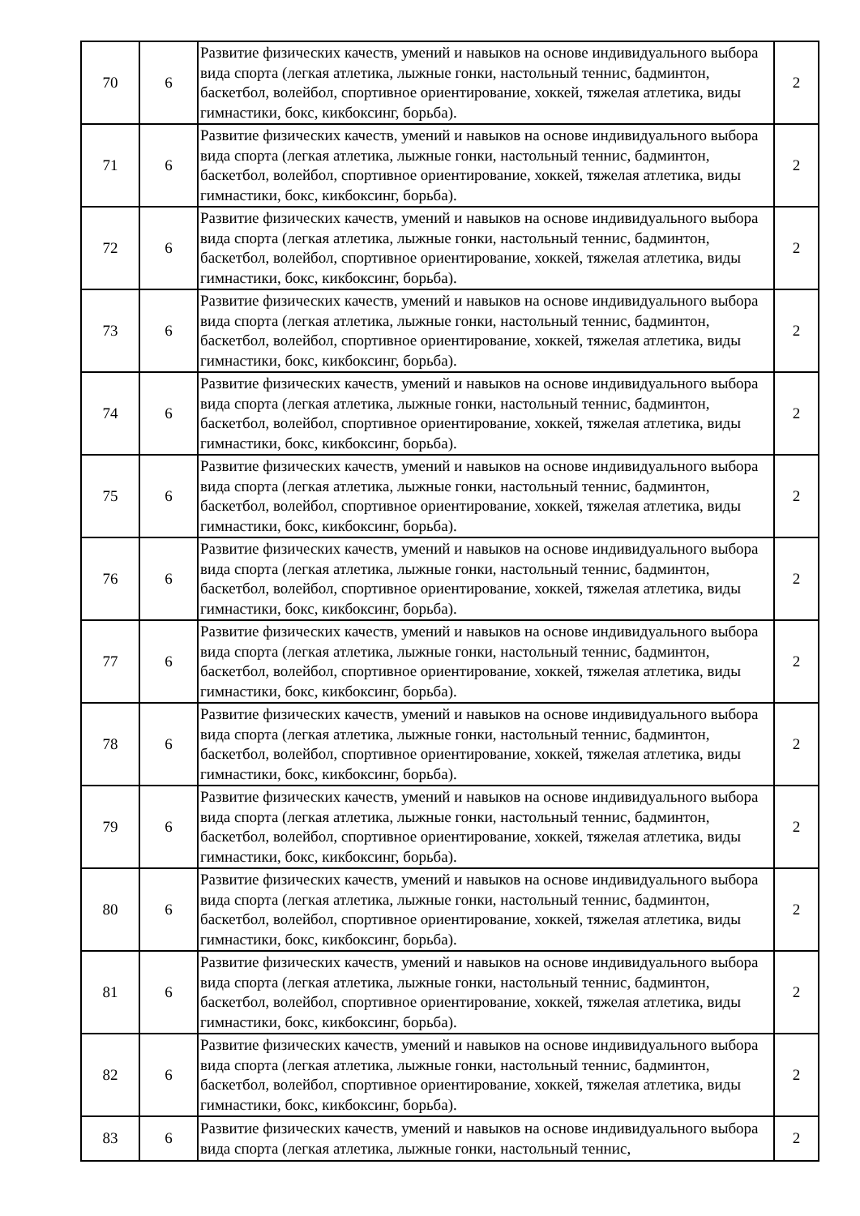| 70 | 6 | Развитие физических качеств, умений и навыков на основе индивидуального выбора вида спорта (легкая атлетика, лыжные гонки, настольный теннис, бадминтон, баскетбол, волейбол, спортивное ориентирование, хоккей, тяжелая атлетика, виды гимнастики, бокс, кикбоксинг, борьба). | 2 |
| 71 | 6 | Развитие физических качеств, умений и навыков на основе индивидуального выбора вида спорта (легкая атлетика, лыжные гонки, настольный теннис, бадминтон, баскетбол, волейбол, спортивное ориентирование, хоккей, тяжелая атлетика, виды гимнастики, бокс, кикбоксинг, борьба). | 2 |
| 72 | 6 | Развитие физических качеств, умений и навыков на основе индивидуального выбора вида спорта (легкая атлетика, лыжные гонки, настольный теннис, бадминтон, баскетбол, волейбол, спортивное ориентирование, хоккей, тяжелая атлетика, виды гимнастики, бокс, кикбоксинг, борьба). | 2 |
| 73 | 6 | Развитие физических качеств, умений и навыков на основе индивидуального выбора вида спорта (легкая атлетика, лыжные гонки, настольный теннис, бадминтон, баскетбол, волейбол, спортивное ориентирование, хоккей, тяжелая атлетика, виды гимнастики, бокс, кикбоксинг, борьба). | 2 |
| 74 | 6 | Развитие физических качеств, умений и навыков на основе индивидуального выбора вида спорта (легкая атлетика, лыжные гонки, настольный теннис, бадминтон, баскетбол, волейбол, спортивное ориентирование, хоккей, тяжелая атлетика, виды гимнастики, бокс, кикбоксинг, борьба). | 2 |
| 75 | 6 | Развитие физических качеств, умений и навыков на основе индивидуального выбора вида спорта (легкая атлетика, лыжные гонки, настольный теннис, бадминтон, баскетбол, волейбол, спортивное ориентирование, хоккей, тяжелая атлетика, виды гимнастики, бокс, кикбоксинг, борьба). | 2 |
| 76 | 6 | Развитие физических качеств, умений и навыков на основе индивидуального выбора вида спорта (легкая атлетика, лыжные гонки, настольный теннис, бадминтон, баскетбол, волейбол, спортивное ориентирование, хоккей, тяжелая атлетика, виды гимнастики, бокс, кикбоксинг, борьба). | 2 |
| 77 | 6 | Развитие физических качеств, умений и навыков на основе индивидуального выбора вида спорта (легкая атлетика, лыжные гонки, настольный теннис, бадминтон, баскетбол, волейбол, спортивное ориентирование, хоккей, тяжелая атлетика, виды гимнастики, бокс, кикбоксинг, борьба). | 2 |
| 78 | 6 | Развитие физических качеств, умений и навыков на основе индивидуального выбора вида спорта (легкая атлетика, лыжные гонки, настольный теннис, бадминтон, баскетбол, волейбол, спортивное ориентирование, хоккей, тяжелая атлетика, виды гимнастики, бокс, кикбоксинг, борьба). | 2 |
| 79 | 6 | Развитие физических качеств, умений и навыков на основе индивидуального выбора вида спорта (легкая атлетика, лыжные гонки, настольный теннис, бадминтон, баскетбол, волейбол, спортивное ориентирование, хоккей, тяжелая атлетика, виды гимнастики, бокс, кикбоксинг, борьба). | 2 |
| 80 | 6 | Развитие физических качеств, умений и навыков на основе индивидуального выбора вида спорта (легкая атлетика, лыжные гонки, настольный теннис, бадминтон, баскетбол, волейбол, спортивное ориентирование, хоккей, тяжелая атлетика, виды гимнастики, бокс, кикбоксинг, борьба). | 2 |
| 81 | 6 | Развитие физических качеств, умений и навыков на основе индивидуального выбора вида спорта (легкая атлетика, лыжные гонки, настольный теннис, бадминтон, баскетбол, волейбол, спортивное ориентирование, хоккей, тяжелая атлетика, виды гимнастики, бокс, кикбоксинг, борьба). | 2 |
| 82 | 6 | Развитие физических качеств, умений и навыков на основе индивидуального выбора вида спорта (легкая атлетика, лыжные гонки, настольный теннис, бадминтон, баскетбол, волейбол, спортивное ориентирование, хоккей, тяжелая атлетика, виды гимнастики, бокс, кикбоксинг, борьба). | 2 |
| 83 | 6 | Развитие физических качеств, умений и навыков на основе индивидуального выбора вида спорта (легкая атлетика, лыжные гонки, настольный теннис, | 2 |